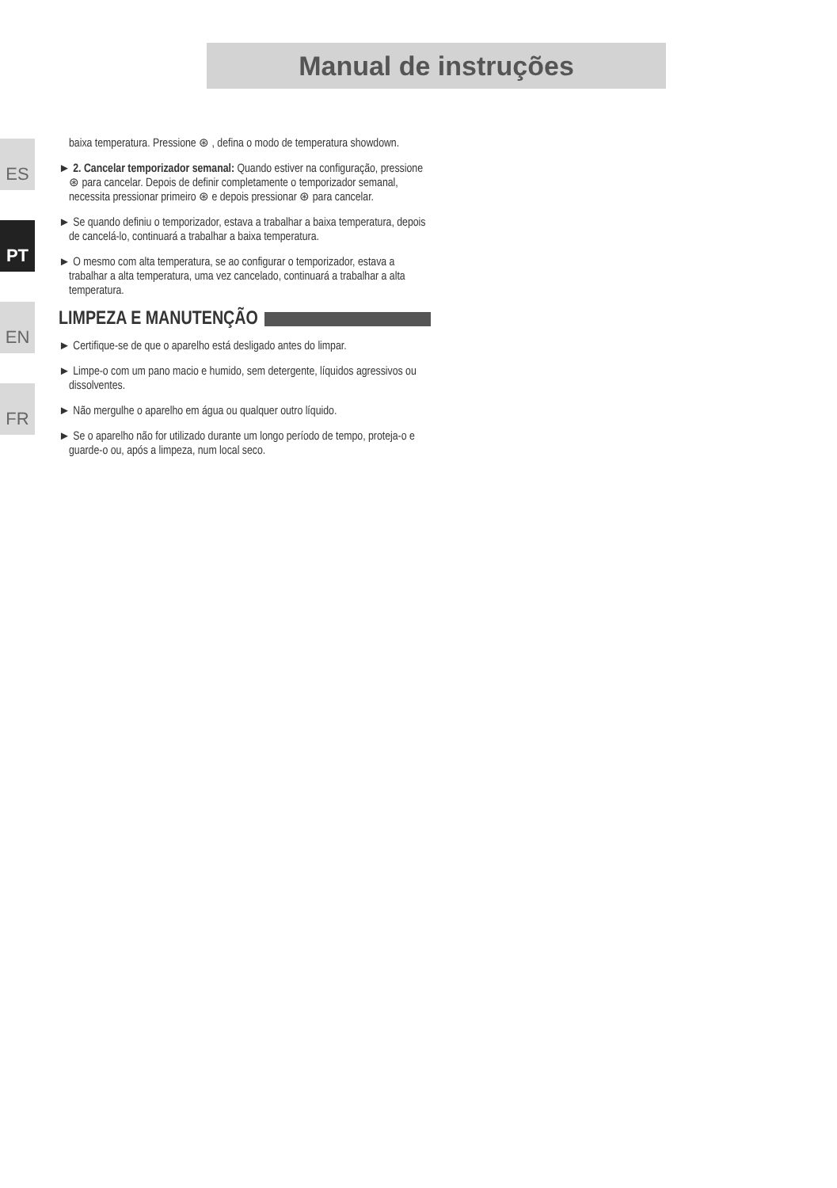Manual de instruções
ES
PT
EN
FR
baixa temperatura. Pressione ⊛ , defina o modo de temperatura showdown.
► 2. Cancelar temporizador semanal: Quando estiver na configuração, pressione ⊛ para cancelar. Depois de definir completamente o temporizador semanal, necessita pressionar primeiro ⊛ e depois pressionar ⊛ para cancelar.
► Se quando definiu o temporizador, estava a trabalhar a baixa temperatura, depois de cancelá-lo, continuará a trabalhar a baixa temperatura.
► O mesmo com alta temperatura, se ao configurar o temporizador, estava a trabalhar a alta temperatura, uma vez cancelado, continuará a trabalhar a alta temperatura.
LIMPEZA E MANUTENÇÃO
► Certifique-se de que o aparelho está desligado antes do limpar.
► Limpe-o com um pano macio e humido, sem detergente, líquidos agressivos ou dissolventes.
► Não mergulhe o aparelho em água ou qualquer outro líquido.
► Se o aparelho não for utilizado durante um longo período de tempo, proteja-o e guarde-o ou, após a limpeza, num local seco.